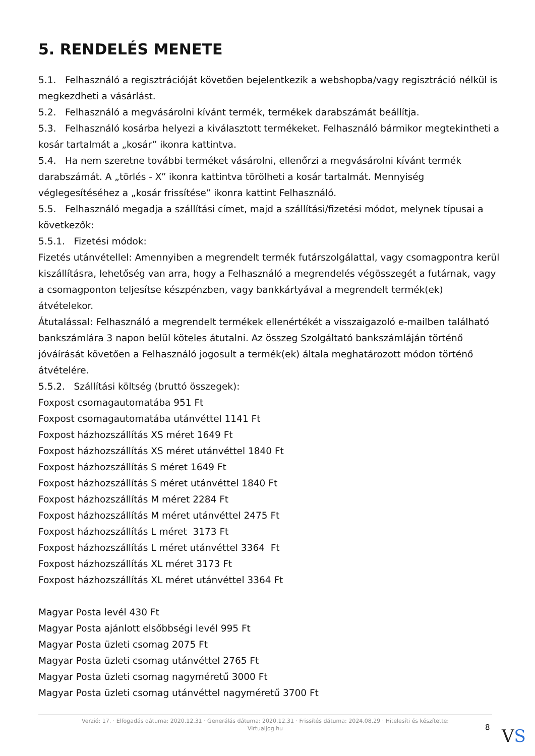5. RENDELÉS MENETE
5.1. Felhasználó a regisztrációját követően bejelentkezik a webshopba/vagy regisztráció nélkül is megkezdheti a vásárlást.
5.2. Felhasználó a megvásárolni kívánt termék, termékek darabszámát beállítja.
5.3. Felhasználó kosárba helyezi a kiválasztott termékeket. Felhasználó bármikor megtekintheti a kosár tartalmát a „kosár” ikonra kattintva.
5.4. Ha nem szeretne további terméket vásárolni, ellenőrzi a megvásárolni kívánt termék darabszámát. A „törlés - X” ikonra kattintva törölheti a kosár tartalmát. Mennyiség véglegesítéséhez a „kosár frissítése” ikonra kattint Felhasználó.
5.5. Felhasználó megadja a szállítási címet, majd a szállítási/fizetési módot, melynek típusai a következők:
5.5.1. Fizetési módok:
Fizetés utánvétellel: Amennyiben a megrendelt termék futárszolgálattal, vagy csomagpontra kerül kiszállításra, lehetőség van arra, hogy a Felhasználó a megrendelés végösszegét a futárnak, vagy a csomagponton teljesítse készpénzben, vagy bankkártyával a megrendelt termék(ek) átvételekor.
Átutalással: Felhasználó a megrendelt termékek ellenértékét a visszaigazoló e-mailben található bankszámlára 3 napon belül köteles átutalni. Az összeg Szolgáltató bankszámláján történő jóváírását követően a Felhasználó jogosult a termék(ek) általa meghatározott módon történő átvételére.
5.5.2. Szállítási költség (bruttó összegek):
Foxpost csomagautomatába 951 Ft
Foxpost csomagautomatába utánvéttel 1141 Ft
Foxpost házhozszállítás XS méret 1649 Ft
Foxpost házhozszállítás XS méret utánvéttel 1840 Ft
Foxpost házhozszállítás S méret 1649 Ft
Foxpost házhozszállítás S méret utánvéttel 1840 Ft
Foxpost házhozszállítás M méret 2284 Ft
Foxpost házhozszállítás M méret utánvéttel 2475 Ft
Foxpost házhozszállítás L méret 3173 Ft
Foxpost házhozszállítás L méret utánvéttel 3364 Ft
Foxpost házhozszállítás XL méret 3173 Ft
Foxpost házhozszállítás XL méret utánvéttel 3364 Ft
Magyar Posta levél 430 Ft
Magyar Posta ajánlott elsőbbségi levél 995 Ft
Magyar Posta üzleti csomag 2075 Ft
Magyar Posta üzleti csomag utánvéttel 2765 Ft
Magyar Posta üzleti csomag nagyméretű 3000 Ft
Magyar Posta üzleti csomag utánvéttel nagyméretű 3700 Ft
Verzió: 17. · Elfogadás dátuma: 2020.12.31 · Generálás dátuma: 2020.12.31 · Frissítés dátuma: 2024.08.29 · Hitelesíti és készítette:
Virtualjog.hu
8 VS